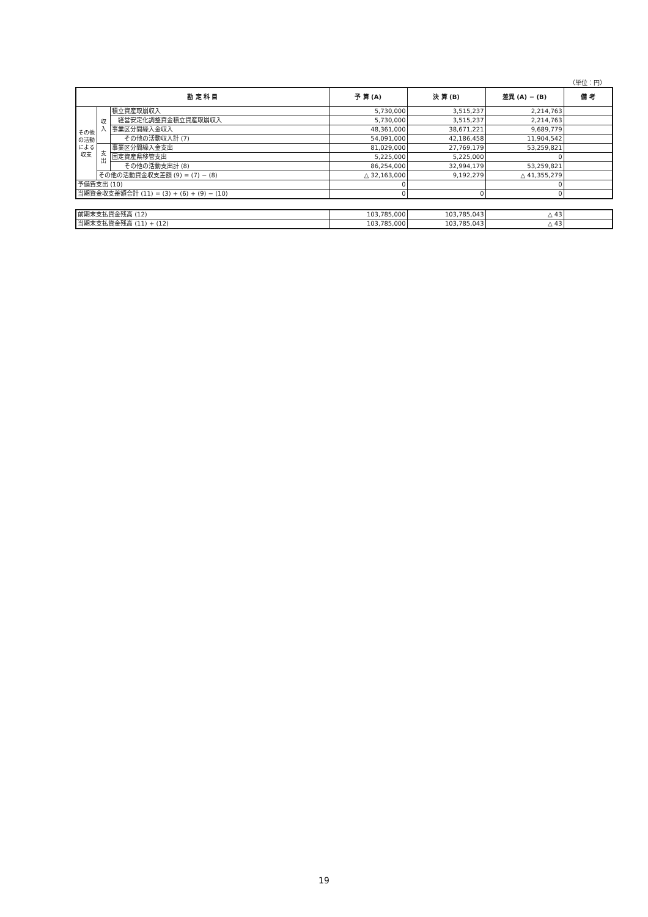（単位：円）
| 勘 定 科 目 | | | 予 算 (A) | 決 算 (B) | 差異 (A) − (B) | 備 考 |
| --- | --- | --- | --- | --- | --- | --- |
| その他の活動による収支 | 収入 | 積立資産取崩収入 | 5,730,000 | 3,515,237 | 2,214,763 | |
| | | 経営安定化調整資金積立資産取崩収入 | 5,730,000 | 3,515,237 | 2,214,763 | |
| | | 事業区分間繰入金収入 | 48,361,000 | 38,671,221 | 9,689,779 | |
| | | その他の活動収入計 (7) | 54,091,000 | 42,186,458 | 11,904,542 | |
| | 支出 | 事業区分間繰入金支出 | 81,029,000 | 27,769,179 | 53,259,821 | |
| | | 固定資産県移管支出 | 5,225,000 | 5,225,000 | 0 | |
| | | その他の活動支出計 (8) | 86,254,000 | 32,994,179 | 53,259,821 | |
| | その他の活動資金収支差額 (9) = (7) − (8) | | △ 32,163,000 | 9,192,279 | △ 41,355,279 | |
| 予備費支出 (10) | | | 0 | | 0 | |
| 当期資金収支差額合計 (11) = (3) + (6) + (9) − (10) | | | 0 | 0 | 0 | |
| 前期末支払資金残高 (12) | 103,785,000 | 103,785,043 | △ 43 | |
| 当期末支払資金残高 (11) + (12) | 103,785,000 | 103,785,043 | △ 43 | |
19